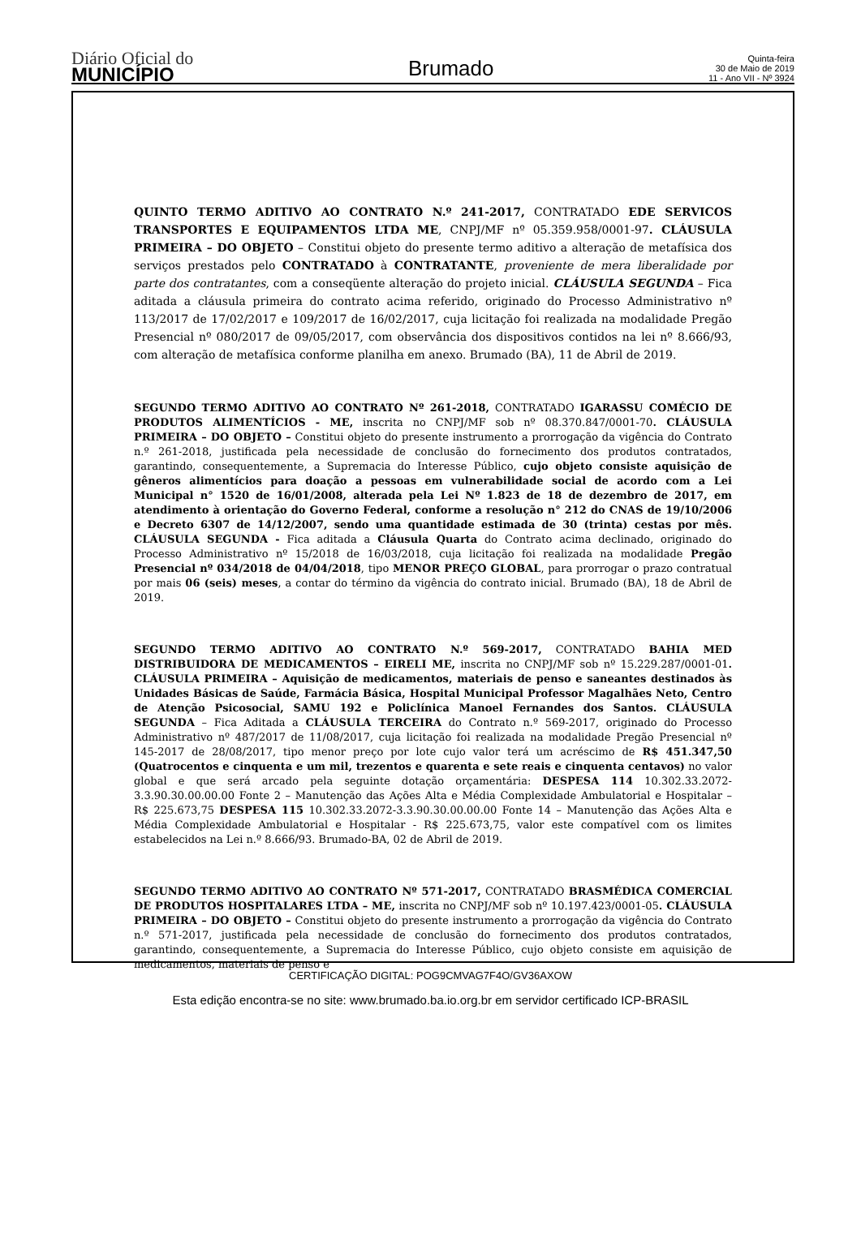Diário Oficial do
MUNICÍPIO
Brumado
Quinta-feira
30 de Maio de 2019
11 - Ano VII - Nº 3924
QUINTO TERMO ADITIVO AO CONTRATO N.º 241-2017, CONTRATADO EDE SERVICOS TRANSPORTES E EQUIPAMENTOS LTDA ME, CNPJ/MF nº 05.359.958/0001-97. CLÁUSULA PRIMEIRA – DO OBJETO – Constitui objeto do presente termo aditivo a alteração de metafísica dos serviços prestados pelo CONTRATADO à CONTRATANTE, proveniente de mera liberalidade por parte dos contratantes, com a conseqüente alteração do projeto inicial. CLÁUSULA SEGUNDA – Fica aditada a cláusula primeira do contrato acima referido, originado do Processo Administrativo nº 113/2017 de 17/02/2017 e 109/2017 de 16/02/2017, cuja licitação foi realizada na modalidade Pregão Presencial nº 080/2017 de 09/05/2017, com observância dos dispositivos contidos na lei nº 8.666/93, com alteração de metafísica conforme planilha em anexo. Brumado (BA), 11 de Abril de 2019.
SEGUNDO TERMO ADITIVO AO CONTRATO Nº 261-2018, CONTRATADO IGARASSU COMÉCIO DE PRODUTOS ALIMENTÍCIOS - ME, inscrita no CNPJ/MF sob nº 08.370.847/0001-70. CLÁUSULA PRIMEIRA – DO OBJETO – Constitui objeto do presente instrumento a prorrogação da vigência do Contrato n.º 261-2018, justificada pela necessidade de conclusão do fornecimento dos produtos contratados, garantindo, consequentemente, a Supremacia do Interesse Público, cujo objeto consiste aquisição de gêneros alimentícios para doação a pessoas em vulnerabilidade social de acordo com a Lei Municipal n° 1520 de 16/01/2008, alterada pela Lei Nº 1.823 de 18 de dezembro de 2017, em atendimento à orientação do Governo Federal, conforme a resolução n° 212 do CNAS de 19/10/2006 e Decreto 6307 de 14/12/2007, sendo uma quantidade estimada de 30 (trinta) cestas por mês. CLÁUSULA SEGUNDA - Fica aditada a Cláusula Quarta do Contrato acima declinado, originado do Processo Administrativo nº 15/2018 de 16/03/2018, cuja licitação foi realizada na modalidade Pregão Presencial nº 034/2018 de 04/04/2018, tipo MENOR PREÇO GLOBAL, para prorrogar o prazo contratual por mais 06 (seis) meses, a contar do término da vigência do contrato inicial. Brumado (BA), 18 de Abril de 2019.
SEGUNDO TERMO ADITIVO AO CONTRATO N.º 569-2017, CONTRATADO BAHIA MED DISTRIBUIDORA DE MEDICAMENTOS – EIRELI ME, inscrita no CNPJ/MF sob nº 15.229.287/0001-01. CLÁUSULA PRIMEIRA – Aquisição de medicamentos, materiais de penso e saneantes destinados às Unidades Básicas de Saúde, Farmácia Básica, Hospital Municipal Professor Magalhães Neto, Centro de Atenção Psicosocial, SAMU 192 e Policlínica Manoel Fernandes dos Santos. CLÁUSULA SEGUNDA – Fica Aditada a CLÁUSULA TERCEIRA do Contrato n.º 569-2017, originado do Processo Administrativo nº 487/2017 de 11/08/2017, cuja licitação foi realizada na modalidade Pregão Presencial nº 145-2017 de 28/08/2017, tipo menor preço por lote cujo valor terá um acréscimo de R$ 451.347,50 (Quatrocentos e cinquenta e um mil, trezentos e quarenta e sete reais e cinquenta centavos) no valor global e que será arcado pela seguinte dotação orçamentária: DESPESA 114 10.302.33.2072-3.3.90.30.00.00.00 Fonte 2 – Manutenção das Ações Alta e Média Complexidade Ambulatorial e Hospitalar – R$ 225.673,75 DESPESA 115 10.302.33.2072-3.3.90.30.00.00.00 Fonte 14 – Manutenção das Ações Alta e Média Complexidade Ambulatorial e Hospitalar - R$ 225.673,75, valor este compatível com os limites estabelecidos na Lei n.º 8.666/93. Brumado-BA, 02 de Abril de 2019.
SEGUNDO TERMO ADITIVO AO CONTRATO Nº 571-2017, CONTRATADO BRASMÉDICA COMERCIAL DE PRODUTOS HOSPITALARES LTDA – ME, inscrita no CNPJ/MF sob nº 10.197.423/0001-05. CLÁUSULA PRIMEIRA – DO OBJETO – Constitui objeto do presente instrumento a prorrogação da vigência do Contrato n.º 571-2017, justificada pela necessidade de conclusão do fornecimento dos produtos contratados, garantindo, consequentemente, a Supremacia do Interesse Público, cujo objeto consiste em aquisição de medicamentos, materiais de penso e
CERTIFICAÇÃO DIGITAL: POG9CMVAG7F4O/GV36AXOW
Esta edição encontra-se no site: www.brumado.ba.io.org.br em servidor certificado ICP-BRASIL